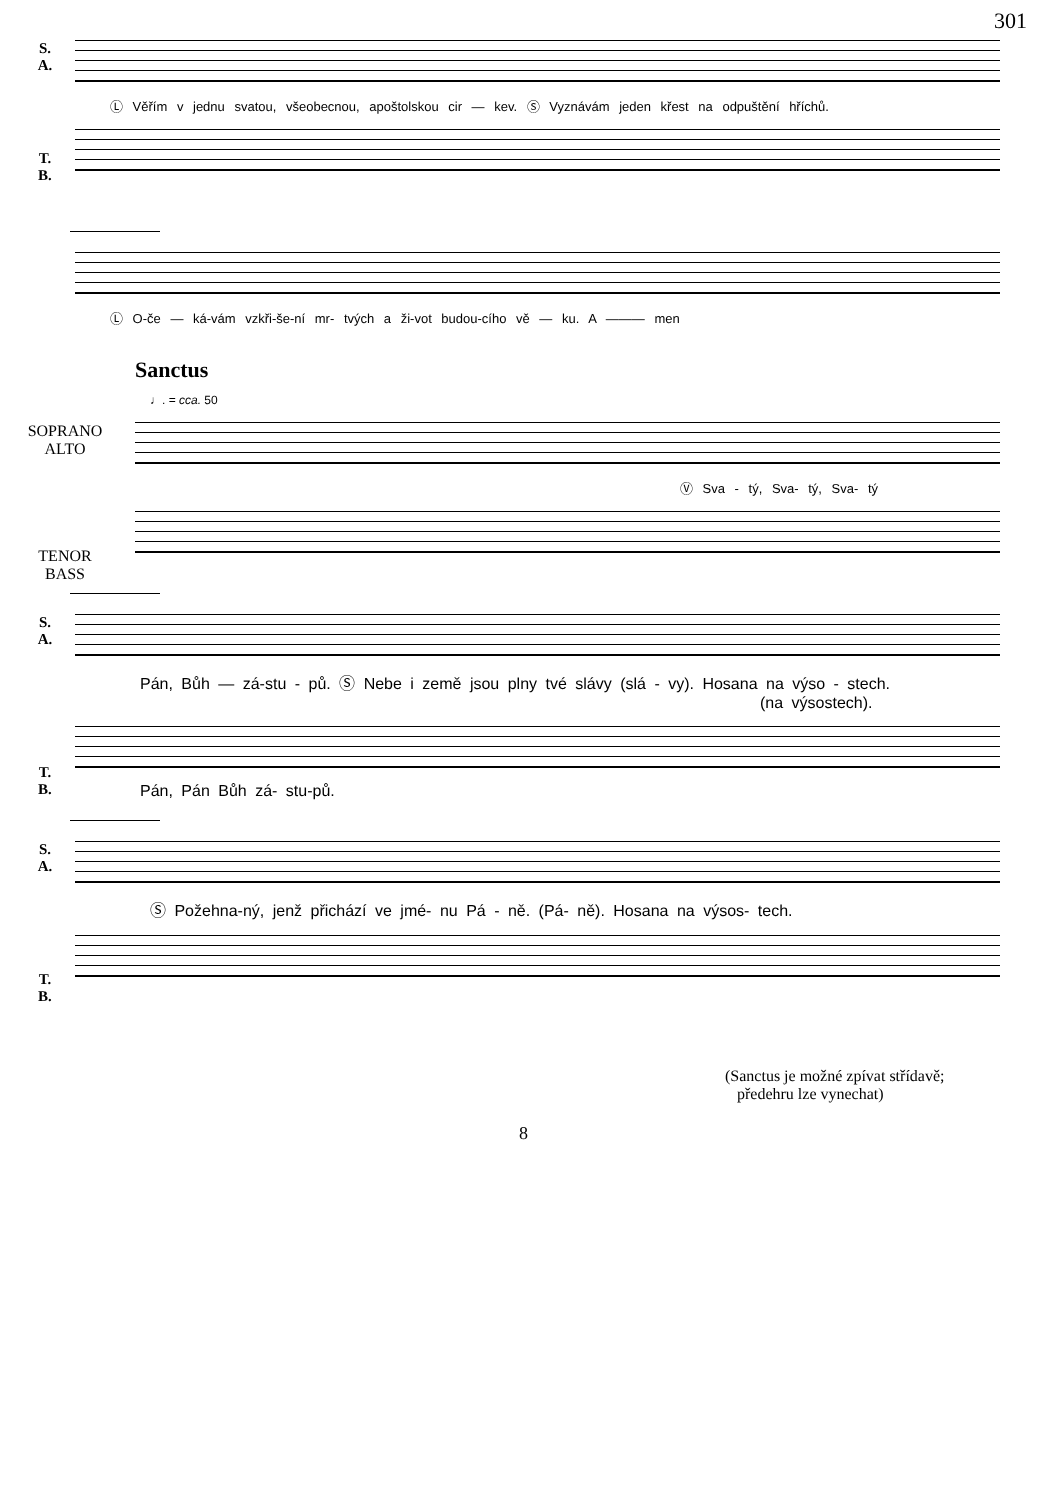301
S.
A.
Ⓛ Věřím v jednu svatou, všeobecnou, apoštolskou cir — kev. Ⓢ Vyznávám jeden křest na odpuštění hříchů.
T.
B.
Ⓛ O-če — ká-vám vzkři-še-ní mr- tvých a ži-vot budou-cího vě — ku. A ——— men
Sanctus
♩. = cca. 50
SOPRANO
ALTO
Ⓥ Sva - tý, Sva- tý, Sva- tý
TENOR
BASS
S.
A.
Pán, Bůh — zá-stu - pů. Ⓢ Nebe i země jsou plny tvé slávy (slá - vy). Hosana na výso - stech.
(na výsostech).
T.
B.
Pán, Pán Bůh zá- stu-pů.
S.
A.
Ⓢ Požehna-ný, jenž přichází ve jmé- nu Pá - ně. (Pá- ně). Hosana na výsos- tech.
T.
B.
(Sanctus je možné zpívat střídavě;
předehru lze vynechat)
8